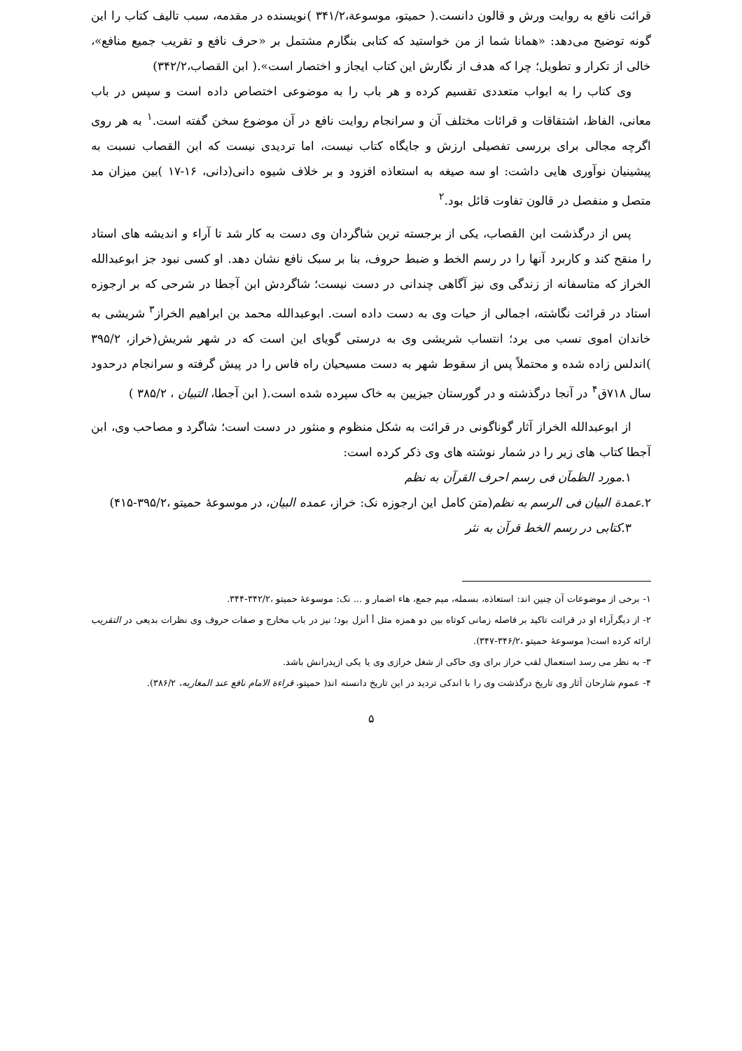قرائت نافع به روایت ورش و قالون دانست.( حمیتو، موسوعة،۳۴۱/۲ )نویسنده در مقدمه، سبب تالیف کتاب را این گونه توضیح می‌دهد: «همانا شما از من خواستید که کتابی بنگارم مشتمل بر «حرف نافع و تقریب جمیع منافع»، خالی از تکرار و تطویل؛ چرا که هدف از نگارش این کتاب ایجاز و اختصار است».( ابن القصاب،۳۴۲/۲)
وی کتاب را به ابواب متعددی تقسیم کرده و هر باب را به موضوعی اختصاص داده است و سپس در باب معانی، الفاظ، اشتقاقات و قرائات مختلف آن و سرانجام روایت نافع در آن موضوع سخن گفته است.<sup>۱</sup> به هر روی اگرچه مجالی برای بررسی تفصیلی ارزش و جایگاه کتاب نیست، اما تردیدی نیست که ابن القصاب نسبت به پیشینیان نوآوری هایی داشت: او سه صیغه به استعاذه افزود و بر خلاف شیوه دانی(دانی، ۱۶-۱۷ )بین میزان مد متصل و منفصل در قالون تفاوت قائل بود.<sup>۲</sup>
پس از درگذشت ابن القصاب، یکی از برجسته ترین شاگردان وی دست به کار شد تا آراء و اندیشه های استاد را منقح کند و کاربرد آنها را در رسم الخط و ضبط حروف، بنا بر سبک نافع نشان دهد. او کسی نبود جز ابوعبدالله الخراز که متاسفانه از زندگی وی نیز آگاهی چندانی در دست نیست؛ شاگردش ابن آجطا در شرحی که بر ارجوزه استاد در قرائت نگاشته، اجمالی از حیات وی به دست داده است. ابوعبدالله محمد بن ابراهیم الخراز<sup>۳</sup> شریشی به خاندان اموی نسب می برد؛ انتساب شریشی وی به درستی گویای این است که در شهر شریش(خراز، ۳۹۵/۲ )اندلس زاده شده و محتملاً پس از سقوط شهر به دست مسیحیان راه فاس را در پیش گرفته و سرانجام درحدود سال ۷۱۸ق<sup>۴</sup> در آنجا درگذشته و در گورستان جیزیین به خاک سپرده شده است.( ابن آجطا، التبیان ، ۳۸۵/۲ )
از ابوعبدالله الخراز آثار گوناگونی در قرائت به شکل منظوم و منثور در دست است؛ شاگرد و مصاحب وی، ابن آجطا کتاب های زیر را در شمار نوشته های وی ذکر کرده است:
۱.مورد الظمآن فی رسم احرف القرآن به نظم
۲.عمدة البیان فی الرسم به نظم(متن کامل این ارجوزه نک: خراز، عمده البیان، در موسوعهٔ حمیتو ،۳۹۵/۲-۴۱۵)
۳.کتابی در رسم الخط قرآن به نثر
۱- برخی از موضوعات آن چنین اند: استعاذه، بسمله، میم جمع، هاء اضمار و ... نک: موسوعهٔ حمیتو ،۳۴۲/۲-۳۴۴.
۲- از دیگرآراء او در قرائت تاکید بر فاصله زمانی کوتاه بین دو همزه مثل أ أنزل بود؛ نیز در باب مخارج و صفات حروف وی نظرات بدیعی در التقریب ارائه کرده است( موسوعهٔ حمیتو ،۳۴۶/۲-۳۴۷).
۳- به نظر می رسد استعمال لقب خراز برای وی حاکی از شغل خرازی وی یا یکی ازپدرانش باشد.
۴- عموم شارحان آثار وی تاریخ درگذشت وی را با اندکی تردید در این تاریخ دانسته اند( حمیتو، قراءة الامام نافع عند المغاربه، ۳۸۶/۲).
۵